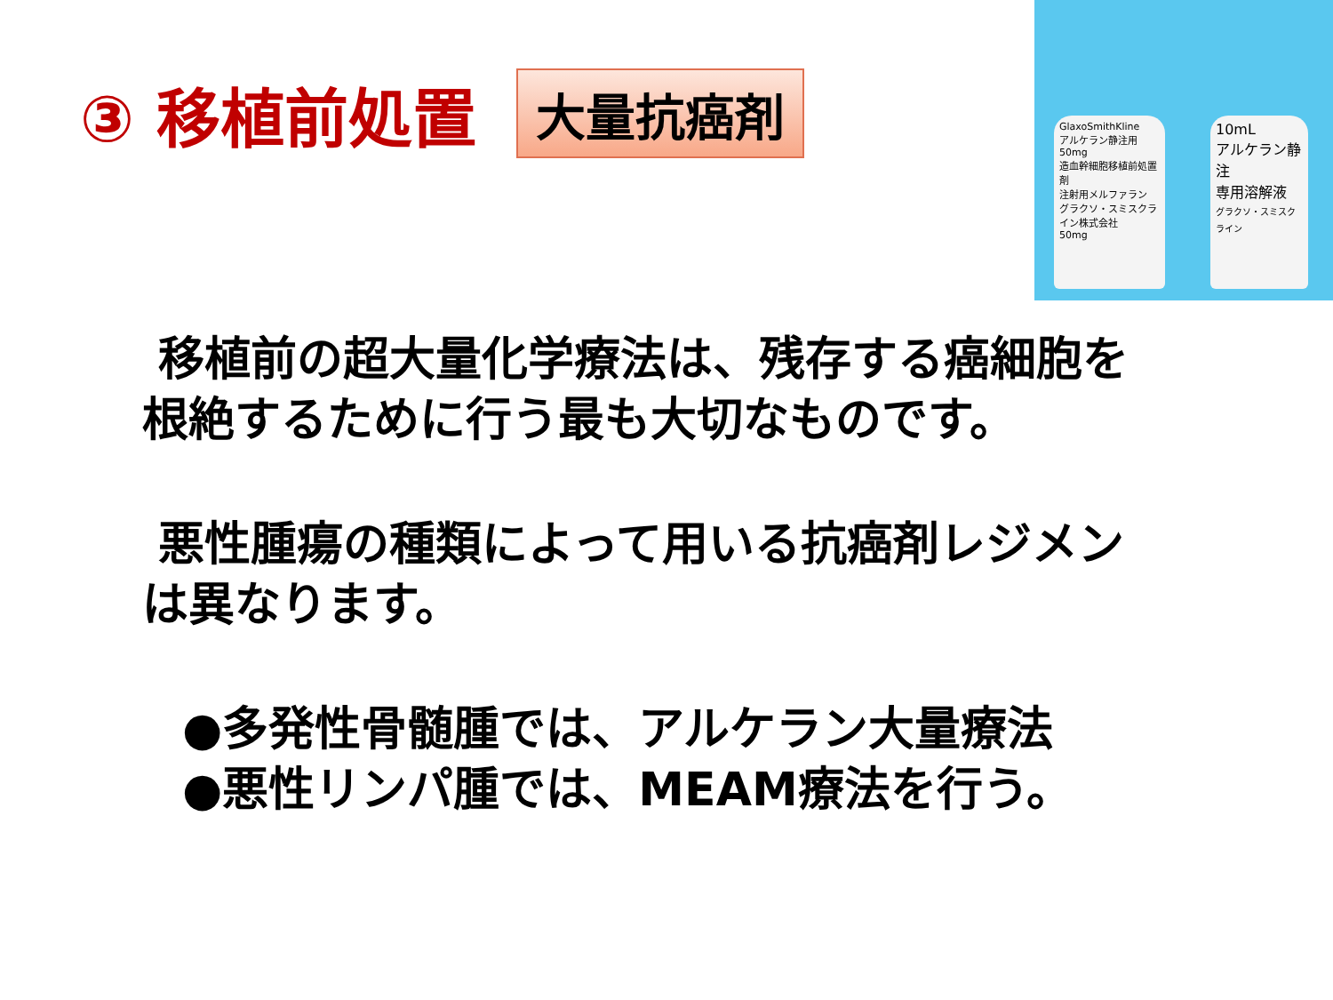③ 移植前処置 大量抗癌剤
GlaxoSmithKline
アルケラン静注用50mg
造血幹細胞移植前処置剤
注射用メルファラン
グラクソ・スミスクライン株式会社
50mg
10mL
アルケラン静注
専用溶解液
グラクソ・スミスクライン
移植前の超大量化学療法は、残存する癌細胞を根絶するために行う最も大切なものです。
悪性腫瘍の種類によって用いる抗癌剤レジメンは異なります。
●多発性骨髄腫では、アルケラン大量療法
●悪性リンパ腫では、MEAM療法を行う。